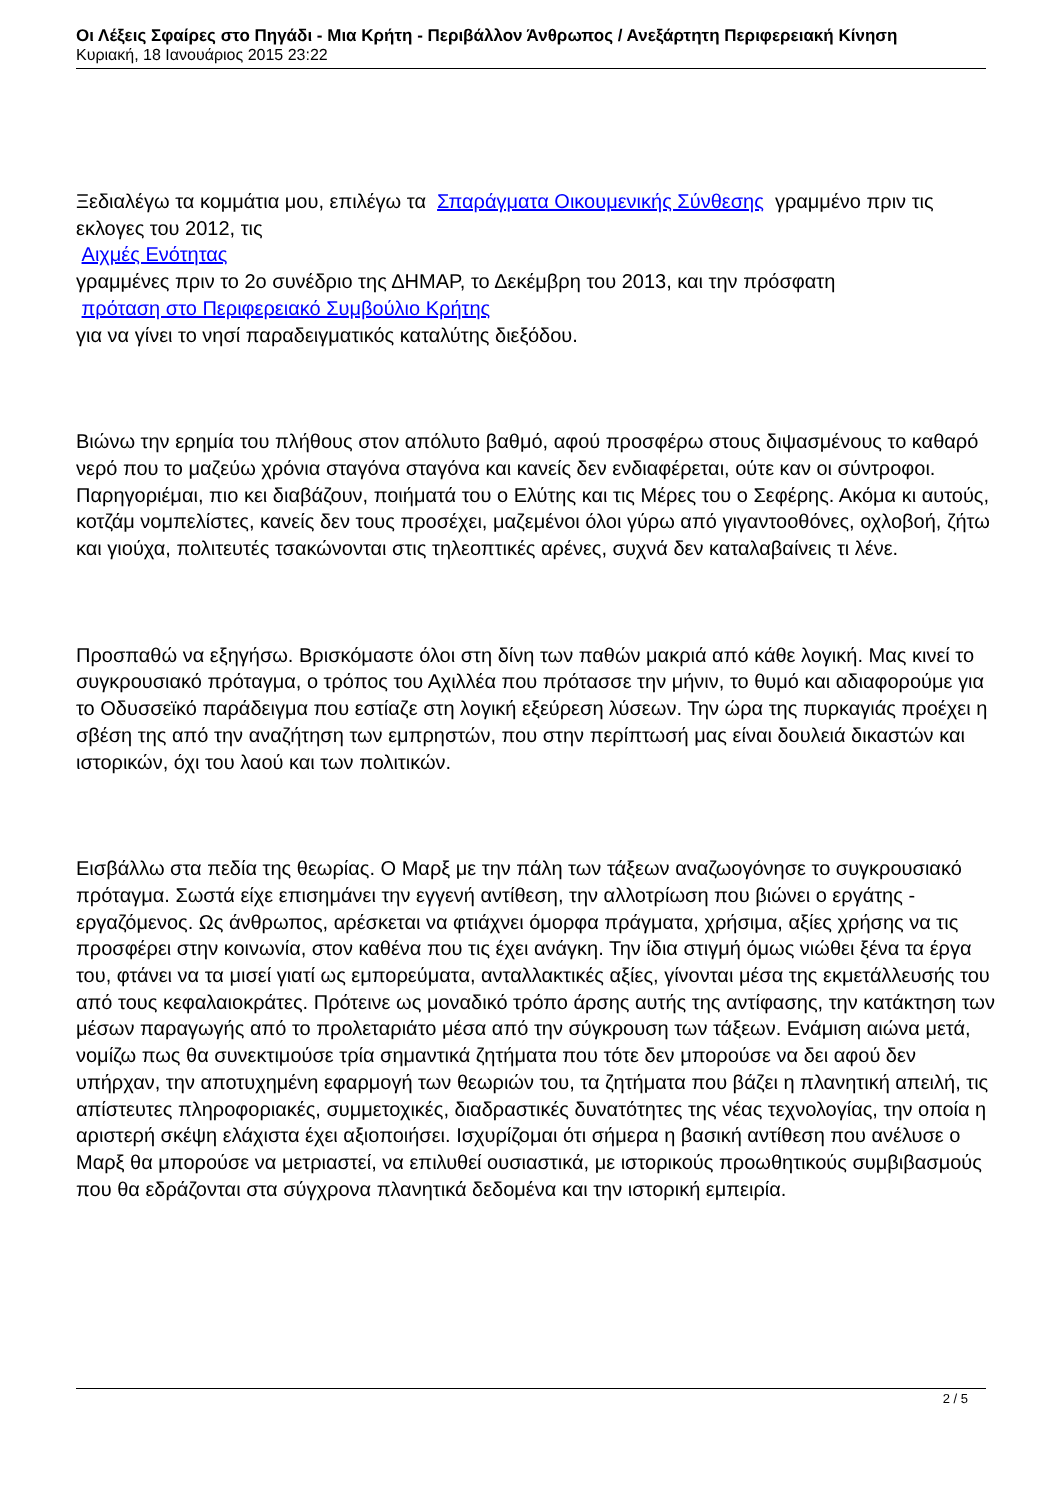Οι Λέξεις Σφαίρες στο Πηγάδι - Μια Κρήτη - Περιβάλλον Άνθρωπος / Ανεξάρτητη Περιφερειακή Κίνηση
Κυριακή, 18 Ιανουάριος 2015 23:22
Ξεδιαλέγω τα κομμάτια μου, επιλέγω τα Σπαράγματα Οικουμενικής Σύνθεσης γραμμένο πριν τις εκλογες του 2012, τις
Αιχμές Ενότητας
γραμμένες πριν το 2ο συνέδριο της ΔΗΜΑΡ, το Δεκέμβρη του 2013, και την πρόσφατη
πρόταση στο Περιφερειακό Συμβούλιο Κρήτης
για να γίνει το νησί παραδειγματικός καταλύτης διεξόδου.
Βιώνω την ερημία του πλήθους στον απόλυτο βαθμό, αφού προσφέρω στους διψασμένους το καθαρό νερό που το μαζεύω χρόνια σταγόνα σταγόνα και κανείς δεν ενδιαφέρεται, ούτε καν οι σύντροφοι. Παρηγοριέμαι, πιο κει διαβάζουν, ποιήματά του ο Ελύτης και τις Μέρες του ο Σεφέρης. Ακόμα κι αυτούς, κοτζάμ νομπελίστες, κανείς δεν τους προσέχει, μαζεμένοι όλοι γύρω από γιγαντοοθόνες, οχλοβοή, ζήτω και γιούχα, πολιτευτές τσακώνονται στις τηλεοπτικές αρένες, συχνά δεν καταλαβαίνεις τι λένε.
Προσπαθώ να εξηγήσω. Βρισκόμαστε όλοι στη δίνη των παθών μακριά από κάθε λογική. Μας κινεί το συγκρουσιακό πρόταγμα, ο τρόπος του Αχιλλέα που πρότασσε την μήνιν, το θυμό και αδιαφορούμε για το Οδυσσεϊκό παράδειγμα που εστίαζε στη λογική εξεύρεση λύσεων. Την ώρα της πυρκαγιάς προέχει η σβέση της από την αναζήτηση των εμπρηστών, που στην περίπτωσή μας είναι δουλειά δικαστών και ιστορικών, όχι του λαού και των πολιτικών.
Εισβάλλω στα πεδία της θεωρίας. Ο Μαρξ με την πάλη των τάξεων αναζωογόνησε το συγκρουσιακό πρόταγμα. Σωστά είχε επισημάνει την εγγενή αντίθεση, την αλλοτρίωση που βιώνει ο εργάτης - εργαζόμενος. Ως άνθρωπος, αρέσκεται να φτιάχνει όμορφα πράγματα, χρήσιμα, αξίες χρήσης να τις προσφέρει στην κοινωνία, στον καθένα που τις έχει ανάγκη. Την ίδια στιγμή όμως νιώθει ξένα τα έργα του, φτάνει να τα μισεί γιατί ως εμπορεύματα, ανταλλακτικές αξίες, γίνονται μέσα της εκμετάλλευσής του από τους κεφαλαιοκράτες. Πρότεινε ως μοναδικό τρόπο άρσης αυτής της αντίφασης, την κατάκτηση των μέσων παραγωγής από το προλεταριάτο μέσα από την σύγκρουση των τάξεων. Ενάμιση αιώνα μετά, νομίζω πως θα συνεκτιμούσε τρία σημαντικά ζητήματα που τότε δεν μπορούσε να δει αφού δεν υπήρχαν, την αποτυχημένη εφαρμογή των θεωριών του, τα ζητήματα που βάζει η πλανητική απειλή, τις απίστευτες πληροφοριακές, συμμετοχικές, διαδραστικές δυνατότητες της νέας τεχνολογίας, την οποία η αριστερή σκέψη ελάχιστα έχει αξιοποιήσει. Ισχυρίζομαι ότι σήμερα η βασική αντίθεση που ανέλυσε ο Μαρξ θα μπορούσε να μετριαστεί, να επιλυθεί ουσιαστικά, με ιστορικούς προωθητικούς συμβιβασμούς που θα εδράζονται στα σύγχρονα πλανητικά δεδομένα και την ιστορική εμπειρία.
2 / 5